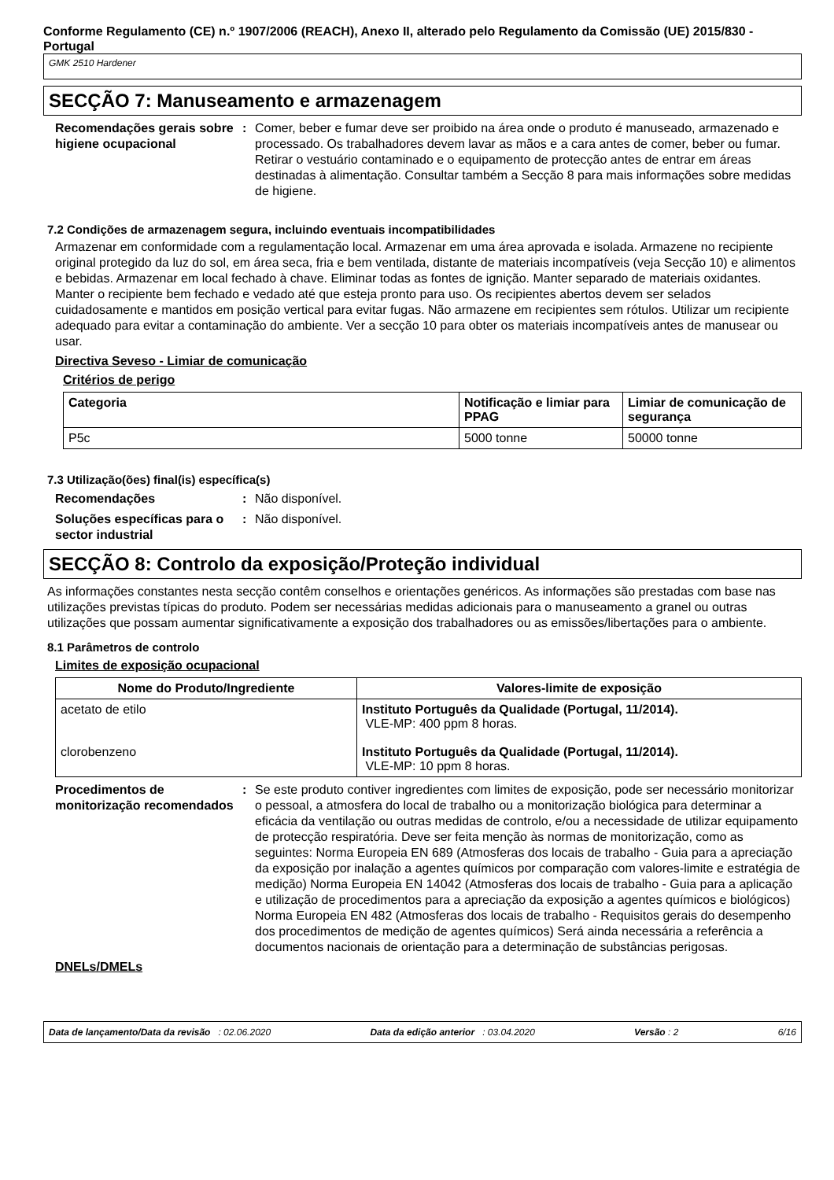Conforme Regulamento (CE) n.º 1907/2006 (REACH), Anexo II, alterado pelo Regulamento da Comissão (UE) 2015/830 - Portugal
GMK 2510 Hardener
SECÇÃO 7: Manuseamento e armazenagem
Recomendações gerais sobre higiene ocupacional
: Comer, beber e fumar deve ser proibido na área onde o produto é manuseado, armazenado e processado. Os trabalhadores devem lavar as mãos e a cara antes de comer, beber ou fumar. Retirar o vestuário contaminado e o equipamento de protecção antes de entrar em áreas destinadas à alimentação. Consultar também a Secção 8 para mais informações sobre medidas de higiene.
7.2 Condições de armazenagem segura, incluindo eventuais incompatibilidades
Armazenar em conformidade com a regulamentação local. Armazenar em uma área aprovada e isolada. Armazene no recipiente original protegido da luz do sol, em área seca, fria e bem ventilada, distante de materiais incompatíveis (veja Secção 10) e alimentos e bebidas. Armazenar em local fechado à chave. Eliminar todas as fontes de ignição. Manter separado de materiais oxidantes. Manter o recipiente bem fechado e vedado até que esteja pronto para uso. Os recipientes abertos devem ser selados cuidadosamente e mantidos em posição vertical para evitar fugas. Não armazene em recipientes sem rótulos. Utilizar um recipiente adequado para evitar a contaminação do ambiente. Ver a secção 10 para obter os materiais incompatíveis antes de manusear ou usar.
Directiva Seveso - Limiar de comunicação
Critérios de perigo
| Categoria | Notificação e limiar para PPAG | Limiar de comunicação de segurança |
| --- | --- | --- |
| P5c | 5000 tonne | 50000 tonne |
7.3 Utilização(ões) final(is) específica(s)
Recomendações : Não disponível.
Soluções específicas para o sector industrial
: Não disponível.
SECÇÃO 8: Controlo da exposição/Proteção individual
As informações constantes nesta secção contêm conselhos e orientações genéricos. As informações são prestadas com base nas utilizações previstas típicas do produto. Podem ser necessárias medidas adicionais para o manuseamento a granel ou outras utilizações que possam aumentar significativamente a exposição dos trabalhadores ou as emissões/libertações para o ambiente.
8.1 Parâmetros de controlo
Limites de exposição ocupacional
| Nome do Produto/Ingrediente | Valores-limite de exposição |
| --- | --- |
| acetato de etilo clorobenzeno | Instituto Português da Qualidade (Portugal, 11/2014). VLE-MP: 400 ppm 8 horas. Instituto Português da Qualidade (Portugal, 11/2014). VLE-MP: 10 ppm 8 horas. |
Procedimentos de monitorização recomendados
: Se este produto contiver ingredientes com limites de exposição, pode ser necessário monitorizar o pessoal, a atmosfera do local de trabalho ou a monitorização biológica para determinar a eficácia da ventilação ou outras medidas de controlo, e/ou a necessidade de utilizar equipamento de protecção respiratória. Deve ser feita menção às normas de monitorização, como as seguintes: Norma Europeia EN 689 (Atmosferas dos locais de trabalho - Guia para a apreciação da exposição por inalação a agentes químicos por comparação com valores-limite e estratégia de medição) Norma Europeia EN 14042 (Atmosferas dos locais de trabalho - Guia para a aplicação e utilização de procedimentos para a apreciação da exposição a agentes químicos e biológicos) Norma Europeia EN 482 (Atmosferas dos locais de trabalho - Requisitos gerais do desempenho dos procedimentos de medição de agentes químicos) Será ainda necessária a referência a documentos nacionais de orientação para a determinação de substâncias perigosas.
DNELs/DMELs
Data de lançamento/Data da revisão : 02.06.2020 Data da edição anterior : 03.04.2020 Versão : 2 6/16